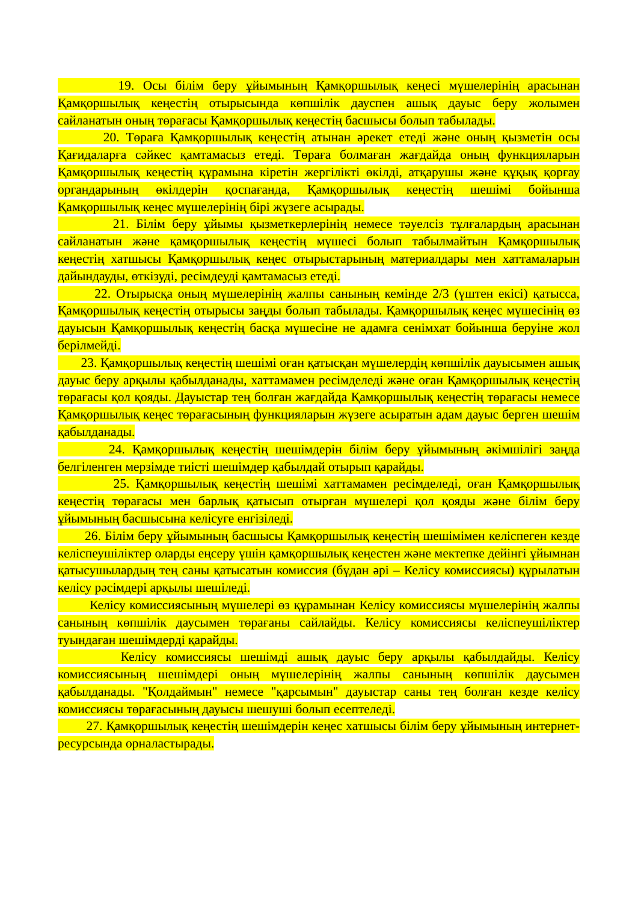19. Осы білім беру ұйымының Қамқоршылық кеңесі мүшелерінің арасынан Қамқоршылық кеңестің отырысында көпшілік дауспен ашық дауыс беру жолымен сайланатын оның төрағасы Қамқоршылық кеңестің басшысы болып табылады.
20. Төраға Қамқоршылық кеңестің атынан әрекет етеді және оның қызметін осы Қағидаларға сәйкес қамтамасыз етеді. Төраға болмаған жағдайда оның функцияларын Қамқоршылық кеңестің құрамына кіретін жергілікті өкілді, атқарушы және құқық қорғау органдарының өкілдерін қоспағанда, Қамқоршылық кеңестің шешімі бойынша Қамқоршылық кеңес мүшелерінің бірі жүзеге асырады.
21. Білім беру ұйымы қызметкерлерінің немесе тәуелсіз тұлғалардың арасынан сайланатын және қамқоршылық кеңестің мүшесі болып табылмайтын Қамқоршылық кеңестің хатшысы Қамқоршылық кеңес отырыстарының материалдары мен хаттамаларын дайындауды, өткізуді, ресімдеуді қамтамасыз етеді.
22. Отырысқа оның мүшелерінің жалпы санының кемінде 2/3 (үштен екісі) қатысса, Қамқоршылық кеңестің отырысы заңды болып табылады. Қамқоршылық кеңес мүшесінің өз дауысын Қамқоршылық кеңестің басқа мүшесіне не адамға сенімхат бойынша беруіне жол берілмейді.
23. Қамқоршылық кеңестің шешімі оған қатысқан мүшелердің көпшілік дауысымен ашық дауыс беру арқылы қабылданады, хаттамамен ресімделеді және оған Қамқоршылық кеңестің төрағасы қол қояды. Дауыстар тең болған жағдайда Қамқоршылық кеңестің төрағасы немесе Қамқоршылық кеңес төрағасының функцияларын жүзеге асыратын адам дауыс берген шешім қабылданады.
24. Қамқоршылық кеңестің шешімдерін білім беру ұйымының әкімшілігі заңда белгіленген мерзімде тиісті шешімдер қабылдай отырып қарайды.
25. Қамқоршылық кеңестің шешімі хаттамамен ресімделеді, оған Қамқоршылық кеңестің төрағасы мен барлық қатысып отырған мүшелері қол қояды және білім беру ұйымының басшысына келісуге енгізіледі.
26. Білім беру ұйымының басшысы Қамқоршылық кеңестің шешімімен келіспеген кезде келіспеушіліктер оларды еңсеру үшін қамқоршылық кеңестен және мектепке дейінгі ұйымнан қатысушылардың тең саны қатысатын комиссия (бұдан әрі – Келісу комиссиясы) құрылатын келісу рәсімдері арқылы шешіледі.
Келісу комиссиясының мүшелері өз құрамынан Келісу комиссиясы мүшелерінің жалпы санының көпшілік даусымен төрағаны сайлайды. Келісу комиссиясы келіспеушіліктер туындаған шешімдерді қарайды.
Келісу комиссиясы шешімді ашық дауыс беру арқылы қабылдайды. Келісу комиссиясының шешімдері оның мүшелерінің жалпы санының көпшілік даусымен қабылданады. "Қолдаймын" немесе "қарсымын" дауыстар саны тең болған кезде келісу комиссиясы төрағасының дауысы шешуші болып есептеледі.
27. Қамқоршылық кеңестің шешімдерін кеңес хатшысы білім беру ұйымының интернет-ресурсында орналастырады.